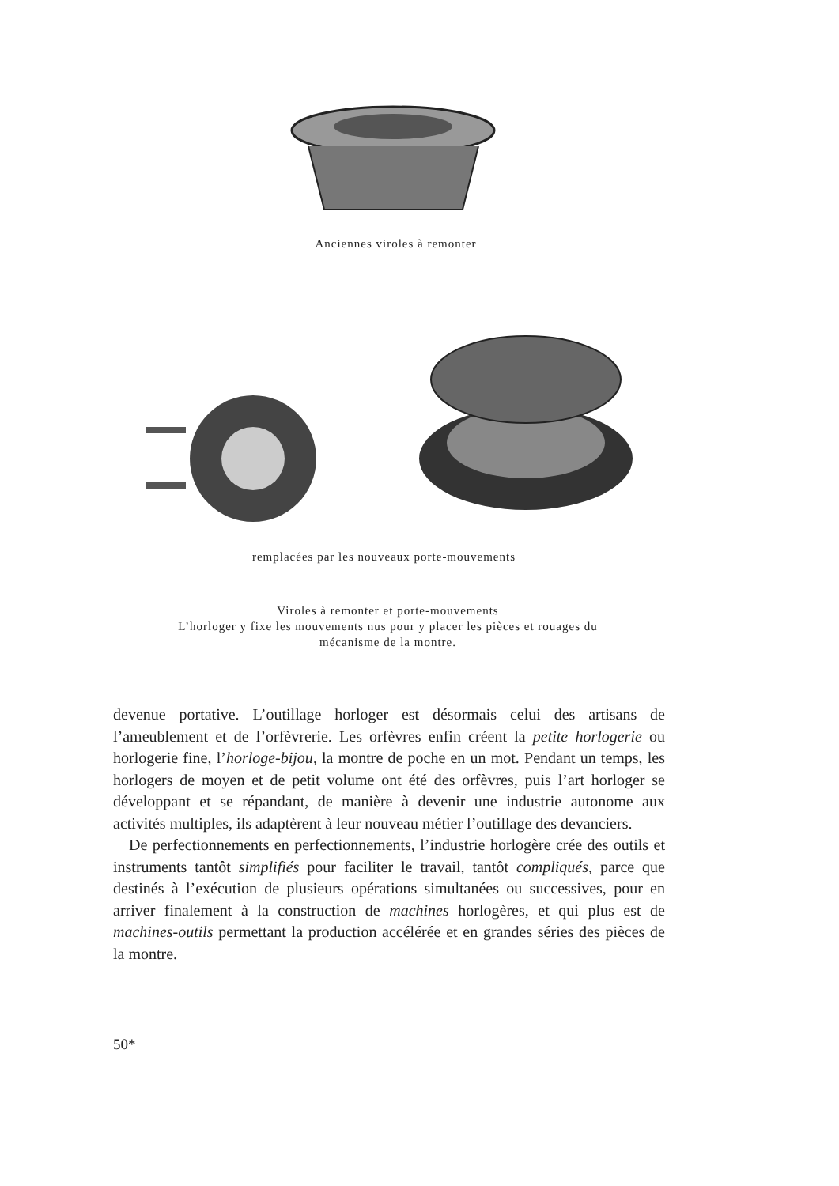Anciennes viroles à remonter
remplacées par les nouveaux porte-mouvements
Viroles à remonter et porte-mouvements
L’horloger y fixe les mouvements nus pour y placer les pièces et rouages du
mécanisme de la montre.
devenue portative. L’outillage horloger est désormais celui des artisans de l’ameublement et de l’orfèvrerie. Les orfèvres enfin créent la petite horlogerie ou horlogerie fine, l’horloge-bijou, la montre de poche en un mot. Pendant un temps, les horlogers de moyen et de petit volume ont été des orfèvres, puis l’art horloger se développant et se répandant, de manière à devenir une industrie autonome aux activités multiples, ils adaptèrent à leur nouveau métier l’outillage des devanciers.
De perfectionnements en perfectionnements, l’industrie horlogère crée des outils et instruments tantôt simplifiés pour faciliter le travail, tantôt compliqués, parce que destinés à l’exécution de plusieurs opérations simultanées ou successives, pour en arriver finalement à la construction de machines horlogères, et qui plus est de machines-outils permettant la production accélérée et en grandes séries des pièces de la montre.
50*